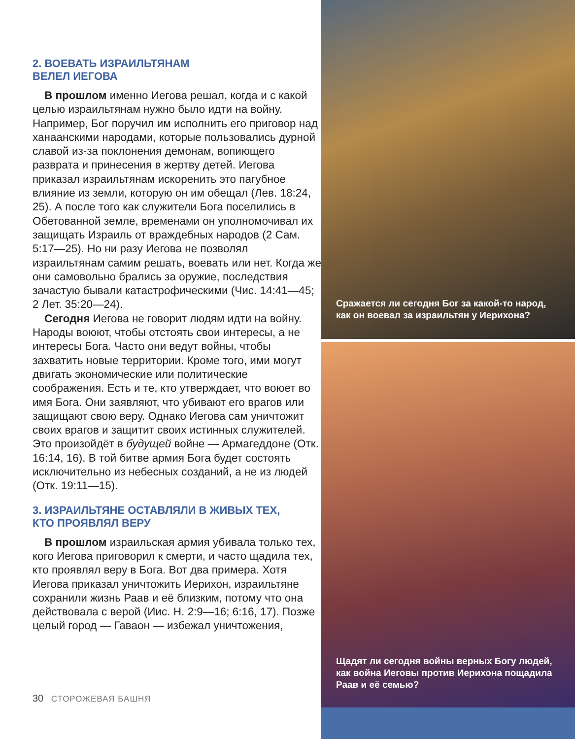2. ВОЕВАТЬ ИЗРАИЛЬТЯНАМ
ВЕЛЕЛ ИЕГОВА
В прошлом именно Иегова решал, когда и с какой целью израильтянам нужно было идти на войну. Например, Бог поручил им исполнить его приговор над ханаанскими народами, которые пользовались дурной славой из-за поклонения демонам, вопиющего разврата и принесения в жертву детей. Иегова приказал израильтянам искоренить это пагубное влияние из земли, которую он им обещал (Лев. 18:24, 25). А после того как служители Бога поселились в Обетованной земле, временами он уполномочивал их защищать Израиль от враждебных народов (2 Сам. 5:17—25). Но ни разу Иегова не позволял израильтянам самим решать, воевать или нет. Когда же они самовольно брались за оружие, последствия зачастую бывали катастрофическими (Чис. 14:41—45; 2 Лет. 35:20—24).
Сегодня Иегова не говорит людям идти на войну. Народы воюют, чтобы отстоять свои интересы, а не интересы Бога. Часто они ведут войны, чтобы захватить новые территории. Кроме того, ими могут двигать экономические или политические соображения. Есть и те, кто утверждает, что воюет во имя Бога. Они заявляют, что убивают его врагов или защищают свою веру. Однако Иегова сам уничтожит своих врагов и защитит своих истинных служителей. Это произойдёт в будущей войне — Армагеддоне (Отк. 16:14, 16). В той битве армия Бога будет состоять исключительно из небесных созданий, а не из людей (Отк. 19:11—15).
3. ИЗРАИЛЬТЯНЕ ОСТАВЛЯЛИ В ЖИВЫХ ТЕХ,
КТО ПРОЯВЛЯЛ ВЕРУ
В прошлом израильская армия убивала только тех, кого Иегова приговорил к смерти, и часто щадила тех, кто проявлял веру в Бога. Вот два примера. Хотя Иегова приказал уничтожить Иерихон, израильтяне сохранили жизнь Раав и её близким, потому что она действовала с верой (Иис. Н. 2:9—16; 6:16, 17). Позже целый город — Гаваон — избежал уничтожения,
30 СТОРОЖЕВАЯ БАШНЯ
Сражается ли сегодня Бог за какой-то народ, как он воевал за израильтян у Иерихона?
Щадят ли сегодня войны верных Богу людей, как война Иеговы против Иерихона пощадила Раав и её семью?